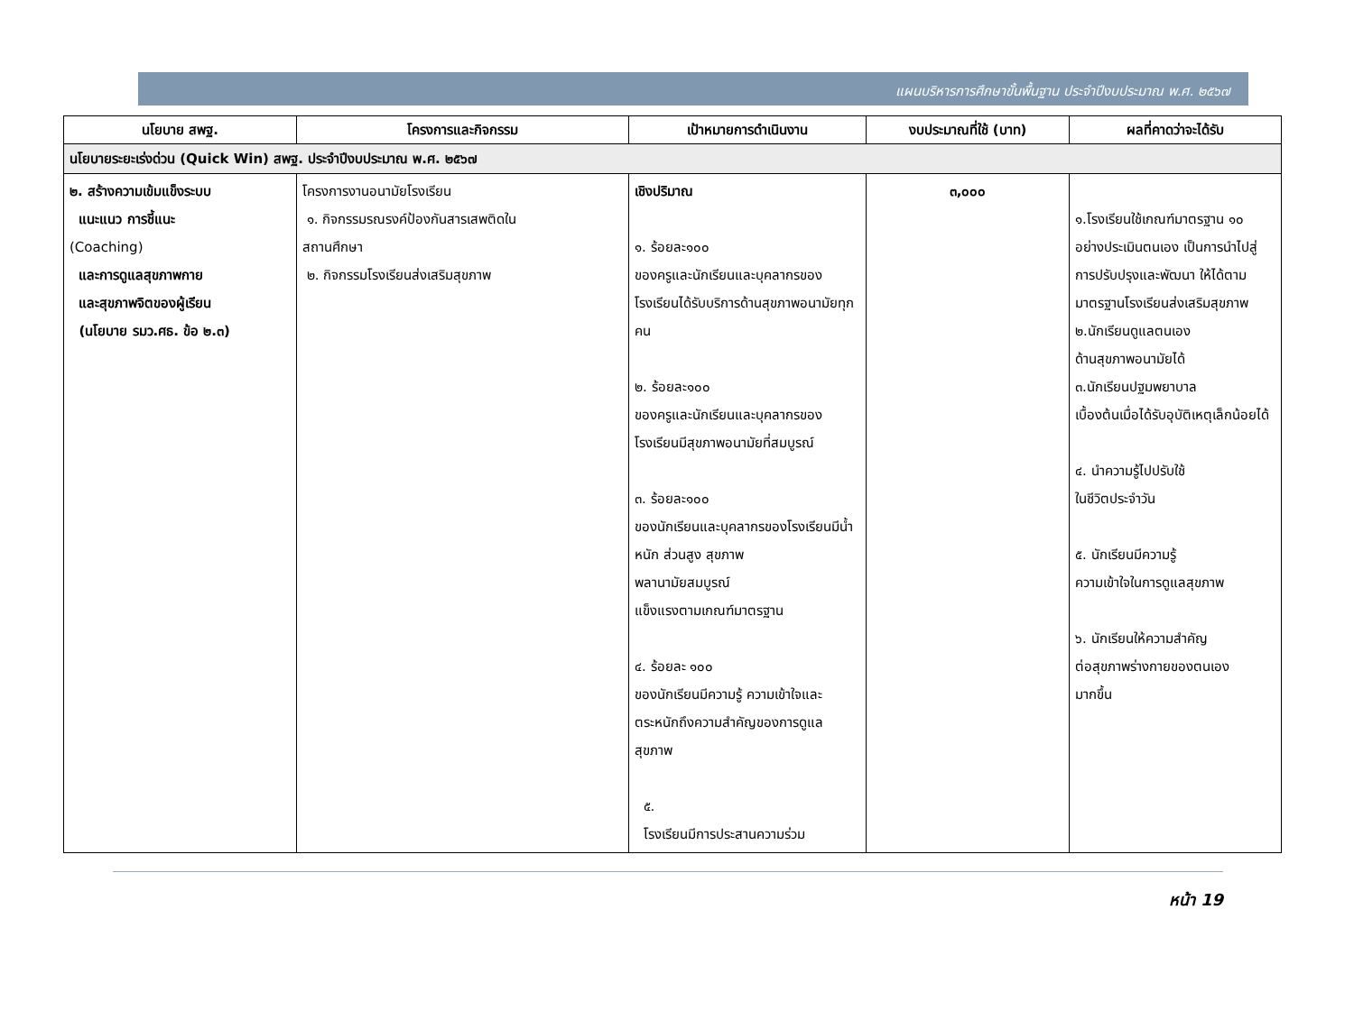แผนบริหารการศึกษาขั้นพื้นฐาน ประจำปีงบประมาณ พ.ศ. ๒๕๖๗
| นโยบาย สพฐ. | โครงการและกิจกรรม | เป้าหมายการดำเนินงาน | งบประมาณที่ใช้ (บาท) | ผลที่คาดว่าจะได้รับ |
| --- | --- | --- | --- | --- |
| นโยบายระยะเร่งด่วน (Quick Win) สพฐ. ประจำปีงบประมาณ พ.ศ. ๒๕๖๗ | | | | |
| ๒. สร้างความเข้มแข็งระบบ แนะแนว การชี้แนะ (Coaching) และการดูแลสุขภาพกาย และสุขภาพจิตของผู้เรียน (นโยบาย รมว.ศธ. ข้อ ๒.๓) | โครงการงานอนามัยโรงเรียน ๑. กิจกรรมรณรงค์ป้องกันสารเสพติดใน สถานศึกษา ๒. กิจกรรมโรงเรียนส่งเสริมสุขภาพ | เชิงปริมาณ ๑. ร้อยละ๑๐๐ ของครูและนักเรียนและบุคลากรของโรงเรียนได้รับบริการด้านสุขภาพอนามัยทุกคน ๒. ร้อยละ๑๐๐ ของครูและนักเรียนและบุคลากรของโรงเรียนมีสุขภาพอนามัยที่สมบูรณ์ ๓. ร้อยละ๑๐๐ ของนักเรียนและบุคลากรของโรงเรียนมีน้ำหนัก ส่วนสูง สุขภาพ พลานามัยสมบูรณ์ แข็งแรงตามเกณฑ์มาตรฐาน ๔. ร้อยละ ๑๐๐ ของนักเรียนมีความรู้ ความเข้าใจและตระหนักถึงความสำคัญของการดูแลสุขภาพ ๕. โรงเรียนมีการประสานความร่วม | ๓,๐๐๐ | ๑.โรงเรียนใช้เกณฑ์มาตรฐาน ๑๐ อย่างประเมินตนเอง เป็นการนำไปสู่การปรับปรุงและพัฒนา ให้ได้ตาม มาตรฐานโรงเรียนส่งเสริมสุขภาพ ๒.นักเรียนดูแลตนเอง ด้านสุขภาพอนามัยได้ ๓.นักเรียนปฐมพยาบาล เบื้องต้นเมื่อได้รับอุบัติเหตุเล็กน้อยได้ ๔. นำความรู้ไปปรับใช้ ในชีวิตประจำวัน ๕. นักเรียนมีความรู้ ความเข้าใจในการดูแลสุขภาพ ๖. นักเรียนให้ความสำคัญ ต่อสุขภาพร่างกายของตนเอง มากขึ้น |
หน้า 19